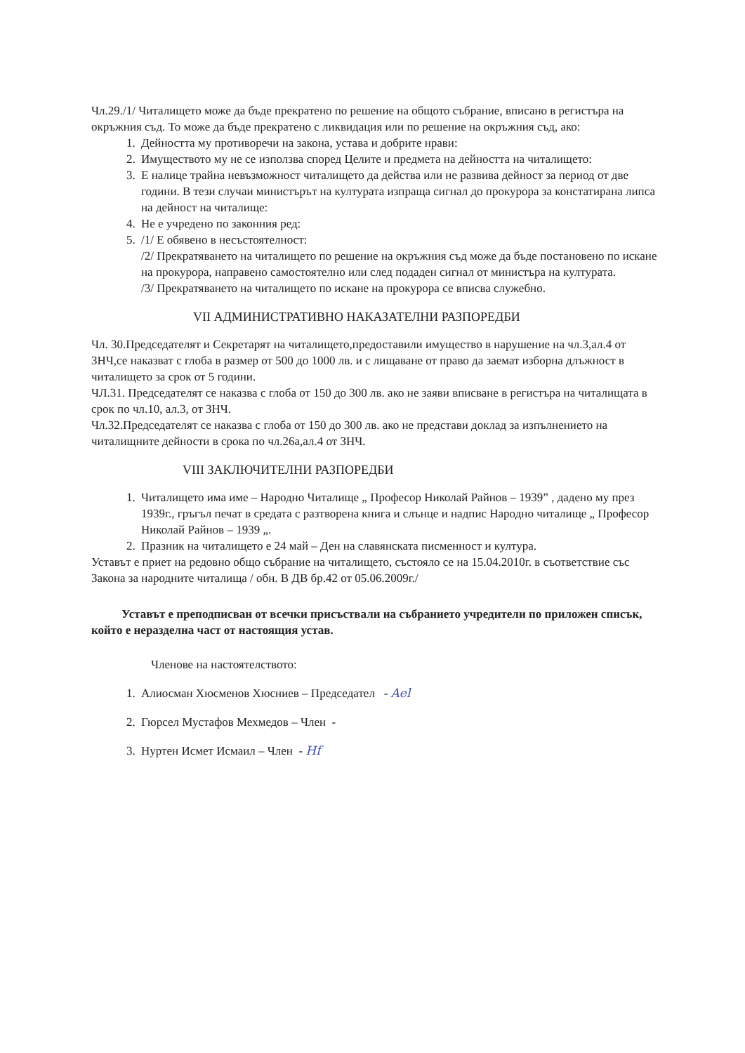Чл.29./1/ Читалището може да бъде прекратено по решение на общото събрание, вписано в регистъра на окръжния съд. То може да бъде прекратено с ликвидация или по решение на окръжния съд, ако:
1. Дейността му противоречи на закона, устава и добрите нрави:
2. Имуществото му не се използва според Целите и предмета на дейността на читалището:
3. Е налице трайна невъзможност читалището да действа или не развива дейност за период от две години. В тези случаи министърът на културата изпраща сигнал до прокурора за констатирана липса на дейност на читалище:
4. Не е учредено по законния ред:
5. /1/ Е обявено в несъстоятелност:
/2/ Прекратяването на читалището по решение на окръжния съд може да бъде постановено по искане на прокурора, направено самостоятелно или след подаден сигнал от министъра на културата.
/3/ Прекратяването на читалището по искане на прокурора се вписва служебно.
VII АДМИНИСТРАТИВНО НАКАЗАТЕЛНИ РАЗПОРЕДБИ
Чл. 30.Председателят и Секретарят на читалището,предоставили имущество в нарушение на чл.3,ал.4 от ЗНЧ,се наказват с глоба в размер от 500 до 1000 лв. и с лищаване от право да заемат изборна длъжност в читалището за срок от 5 години.
ЧЛ.31. Председателят се наказва с глоба от 150 до 300 лв. ако не заяви вписване в регистъра на читалищата в срок по чл.10, ал.3, от ЗНЧ.
Чл.32.Председателят се наказва с глоба от 150 до 300 лв. ако не представи доклад за изпълнението на читалищните дейности в срока по чл.26а,ал.4 от ЗНЧ.
VIII ЗАКЛЮЧИТЕЛНИ РАЗПОРЕДБИ
1. Читалището има име – Народно Читалище „ Професор Николай Райнов – 1939” , дадено му през 1939г., гръгъл печат в средата с разтворена книга и слънце и надпис Народно читалище „ Професор Николай Райнов – 1939 „.
2. Празник на читалището е 24 май – Ден на славянската писменност и култура.
Уставът е приет на редовно общо събрание на читалището, състояло се на 15.04.2010г. в съответствие със Закона за народните читалища / обн. В ДВ бр.42 от 05.06.2009г./
Уставът е преподписван от всечки присъствали на събранието учредители по приложен списък, който е неразделна част от настоящия устав.
Членове на настоятелството:
1. Алиосман Хюсменов Хюсниев – Председател - Ael
2. Гюрсел Мустафов Мехмедов – Член -
3. Нуртен Исмет Исмаил – Член - Hf